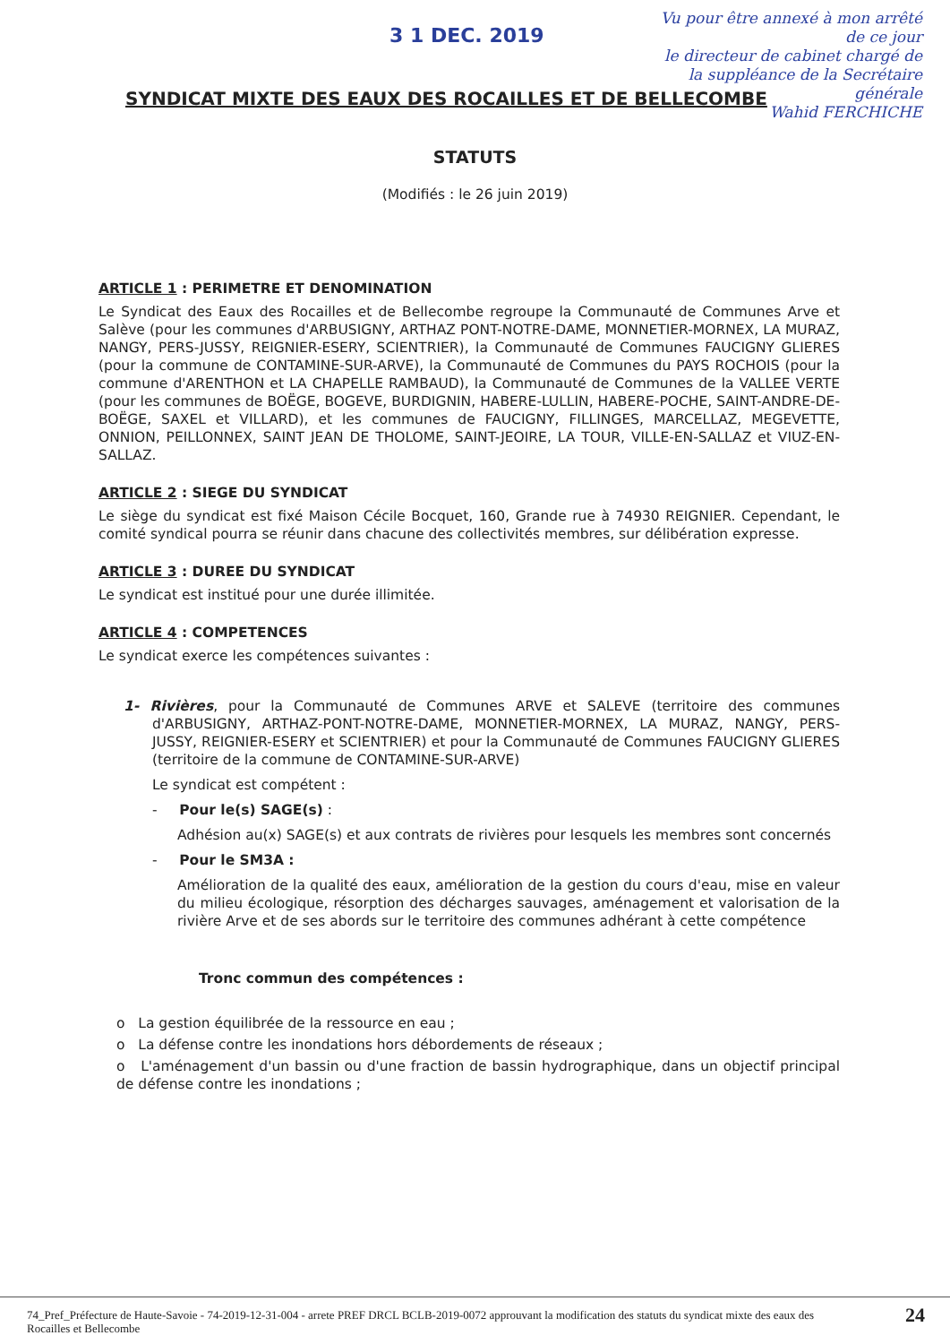3 1 DEC. 2019
Vu pour être annexé à mon arrêté de ce jour
le directeur de cabinet chargé de la suppléance de la Secrétaire générale
Wahid FERCHICHE
SYNDICAT MIXTE DES EAUX DES ROCAILLES ET DE BELLECOMBE
STATUTS
(Modifiés : le 26 juin 2019)
ARTICLE 1 : PERIMETRE ET DENOMINATION
Le Syndicat des Eaux des Rocailles et de Bellecombe regroupe la Communauté de Communes Arve et Salève (pour les communes d'ARBUSIGNY, ARTHAZ PONT-NOTRE-DAME, MONNETIER-MORNEX, LA MURAZ, NANGY, PERS-JUSSY, REIGNIER-ESERY, SCIENTRIER), la Communauté de Communes FAUCIGNY GLIERES (pour la commune de CONTAMINE-SUR-ARVE), la Communauté de Communes du PAYS ROCHOIS (pour la commune d'ARENTHON et LA CHAPELLE RAMBAUD), la Communauté de Communes de la VALLEE VERTE (pour les communes de BOËGE, BOGEVE, BURDIGNIN, HABERE-LULLIN, HABERE-POCHE, SAINT-ANDRE-DE-BOËGE, SAXEL et VILLARD), et les communes de FAUCIGNY, FILLINGES, MARCELLAZ, MEGEVETTE, ONNION, PEILLONNEX, SAINT JEAN DE THOLOME, SAINT-JEOIRE, LA TOUR, VILLE-EN-SALLAZ et VIUZ-EN-SALLAZ.
ARTICLE 2 : SIEGE DU SYNDICAT
Le siège du syndicat est fixé Maison Cécile Bocquet, 160, Grande rue à 74930 REIGNIER. Cependant, le comité syndical pourra se réunir dans chacune des collectivités membres, sur délibération expresse.
ARTICLE 3 : DUREE DU SYNDICAT
Le syndicat est institué pour une durée illimitée.
ARTICLE 4 : COMPETENCES
Le syndicat exerce les compétences suivantes :
1- Rivières, pour la Communauté de Communes ARVE et SALEVE (territoire des communes d'ARBUSIGNY, ARTHAZ-PONT-NOTRE-DAME, MONNETIER-MORNEX, LA MURAZ, NANGY, PERS-JUSSY, REIGNIER-ESERY et SCIENTRIER) et pour la Communauté de Communes FAUCIGNY GLIERES (territoire de la commune de CONTAMINE-SUR-ARVE)
Le syndicat est compétent :
- Pour le(s) SAGE(s) :
Adhésion au(x) SAGE(s) et aux contrats de rivières pour lesquels les membres sont concernés
- Pour le SM3A :
Amélioration de la qualité des eaux, amélioration de la gestion du cours d'eau, mise en valeur du milieu écologique, résorption des décharges sauvages, aménagement et valorisation de la rivière Arve et de ses abords sur le territoire des communes adhérant à cette compétence
Tronc commun des compétences :
o La gestion équilibrée de la ressource en eau ;
o La défense contre les inondations hors débordements de réseaux ;
o L'aménagement d'un bassin ou d'une fraction de bassin hydrographique, dans un objectif principal de défense contre les inondations ;
74_Pref_Préfecture de Haute-Savoie - 74-2019-12-31-004 - arrete PREF DRCL BCLB-2019-0072 approuvant la modification des statuts du syndicat mixte des eaux des Rocailles et Bellecombe
24